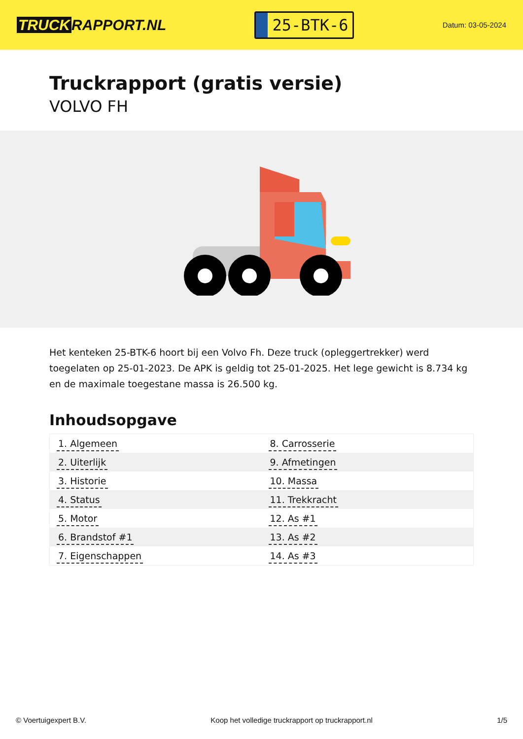TRUCK RAPPORT.NL
25-BTK-6
Datum: 03-05-2024
Truckrapport (gratis versie)
VOLVO FH
Het kenteken 25-BTK-6 hoort bij een Volvo Fh. Deze truck (opleggertrekker) werd toegelaten op 25-01-2023. De APK is geldig tot 25-01-2025. Het lege gewicht is 8.734 kg en de maximale toegestane massa is 26.500 kg.
Inhoudsopgave
| 1. Algemeen | 8. Carrosserie |
| 2. Uiterlijk | 9. Afmetingen |
| 3. Historie | 10. Massa |
| 4. Status | 11. Trekkracht |
| 5. Motor | 12. As #1 |
| 6. Brandstof #1 | 13. As #2 |
| 7. Eigenschappen | 14. As #3 |
© Voertuigexpert B.V. Koop het volledige truckrapport op truckrapport.nl 1/5